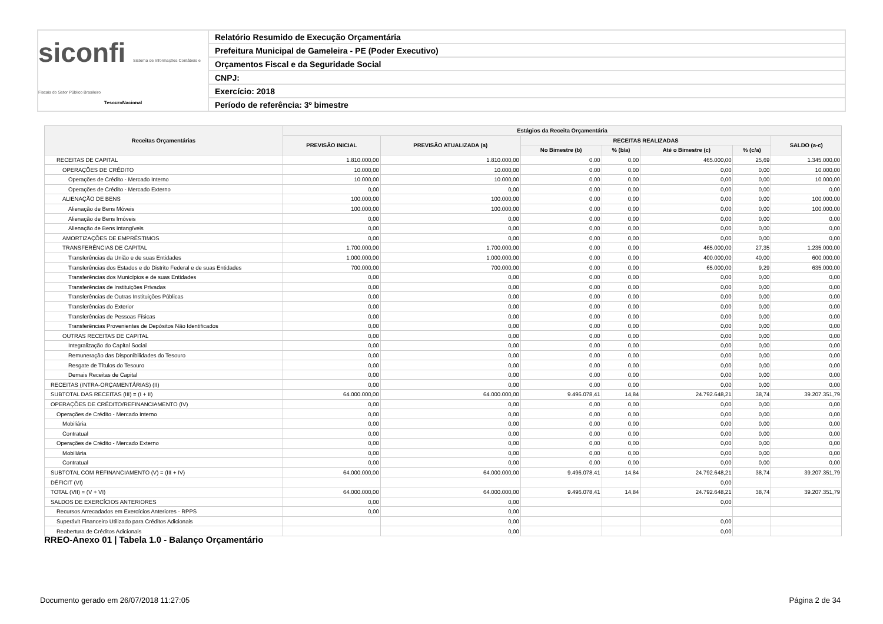siconfi Sistema de Informações Contábeis e Fiscais do Setor Público Brasileiro
TesouroNacional
Relatório Resumido de Execução Orçamentária
Prefeitura Municipal de Gameleira - PE (Poder Executivo)
Orçamentos Fiscal e da Seguridade Social
CNPJ:
Exercício: 2018
Período de referência: 3º bimestre
| Receitas Orçamentárias | Estágios da Receita Orçamentária | | | | | | |
| --- | --- | --- | --- | --- | --- | --- | --- |
| | PREVISÃO INICIAL | PREVISÃO ATUALIZADA (a) | RECEITAS REALIZADAS | | | | SALDO (a-c) |
| | | | No Bimestre (b) | % (b/a) | Até o Bimestre (c) | % (c/a) | |
| RECEITAS DE CAPITAL | 1.810.000,00 | 1.810.000,00 | 0,00 | 0,00 | 465.000,00 | 25,69 | 1.345.000,00 |
| OPERAÇÕES DE CRÉDITO | 10.000,00 | 10.000,00 | 0,00 | 0,00 | 0,00 | 0,00 | 10.000,00 |
| Operações de Crédito - Mercado Interno | 10.000,00 | 10.000,00 | 0,00 | 0,00 | 0,00 | 0,00 | 10.000,00 |
| Operações de Crédito - Mercado Externo | 0,00 | 0,00 | 0,00 | 0,00 | 0,00 | 0,00 | 0,00 |
| ALIENAÇÃO DE BENS | 100.000,00 | 100.000,00 | 0,00 | 0,00 | 0,00 | 0,00 | 100.000,00 |
| Alienação de Bens Móveis | 100.000,00 | 100.000,00 | 0,00 | 0,00 | 0,00 | 0,00 | 100.000,00 |
| Alienação de Bens Imóveis | 0,00 | 0,00 | 0,00 | 0,00 | 0,00 | 0,00 | 0,00 |
| Alienação de Bens Intangíveis | 0,00 | 0,00 | 0,00 | 0,00 | 0,00 | 0,00 | 0,00 |
| AMORTIZAÇÕES DE EMPRÉSTIMOS | 0,00 | 0,00 | 0,00 | 0,00 | 0,00 | 0,00 | 0,00 |
| TRANSFERÊNCIAS DE CAPITAL | 1.700.000,00 | 1.700.000,00 | 0,00 | 0,00 | 465.000,00 | 27,35 | 1.235.000,00 |
| Transferências da União e de suas Entidades | 1.000.000,00 | 1.000.000,00 | 0,00 | 0,00 | 400.000,00 | 40,00 | 600.000,00 |
| Transferências dos Estados e do Distrito Federal e de suas Entidades | 700.000,00 | 700.000,00 | 0,00 | 0,00 | 65.000,00 | 9,29 | 635.000,00 |
| Transferências dos Municípios e de suas Entidades | 0,00 | 0,00 | 0,00 | 0,00 | 0,00 | 0,00 | 0,00 |
| Transferências de Instituições Privadas | 0,00 | 0,00 | 0,00 | 0,00 | 0,00 | 0,00 | 0,00 |
| Transferências de Outras Instituições Públicas | 0,00 | 0,00 | 0,00 | 0,00 | 0,00 | 0,00 | 0,00 |
| Transferências do Exterior | 0,00 | 0,00 | 0,00 | 0,00 | 0,00 | 0,00 | 0,00 |
| Transferências de Pessoas Físicas | 0,00 | 0,00 | 0,00 | 0,00 | 0,00 | 0,00 | 0,00 |
| Transferências Provenientes de Depósitos Não Identificados | 0,00 | 0,00 | 0,00 | 0,00 | 0,00 | 0,00 | 0,00 |
| OUTRAS RECEITAS DE CAPITAL | 0,00 | 0,00 | 0,00 | 0,00 | 0,00 | 0,00 | 0,00 |
| Integralização do Capital Social | 0,00 | 0,00 | 0,00 | 0,00 | 0,00 | 0,00 | 0,00 |
| Remuneração das Disponibilidades do Tesouro | 0,00 | 0,00 | 0,00 | 0,00 | 0,00 | 0,00 | 0,00 |
| Resgate de Títulos do Tesouro | 0,00 | 0,00 | 0,00 | 0,00 | 0,00 | 0,00 | 0,00 |
| Demais Receitas de Capital | 0,00 | 0,00 | 0,00 | 0,00 | 0,00 | 0,00 | 0,00 |
| RECEITAS (INTRA-ORÇAMENTÁRIAS) (II) | 0,00 | 0,00 | 0,00 | 0,00 | 0,00 | 0,00 | 0,00 |
| SUBTOTAL DAS RECEITAS (III) = (I + II) | 64.000.000,00 | 64.000.000,00 | 9.496.078,41 | 14,84 | 24.792.648,21 | 38,74 | 39.207.351,79 |
| OPERAÇÕES DE CRÉDITO/REFINANCIAMENTO (IV) | 0,00 | 0,00 | 0,00 | 0,00 | 0,00 | 0,00 | 0,00 |
| Operações de Crédito - Mercado Interno | 0,00 | 0,00 | 0,00 | 0,00 | 0,00 | 0,00 | 0,00 |
| Mobiliária | 0,00 | 0,00 | 0,00 | 0,00 | 0,00 | 0,00 | 0,00 |
| Contratual | 0,00 | 0,00 | 0,00 | 0,00 | 0,00 | 0,00 | 0,00 |
| Operações de Crédito - Mercado Externo | 0,00 | 0,00 | 0,00 | 0,00 | 0,00 | 0,00 | 0,00 |
| Mobiliária | 0,00 | 0,00 | 0,00 | 0,00 | 0,00 | 0,00 | 0,00 |
| Contratual | 0,00 | 0,00 | 0,00 | 0,00 | 0,00 | 0,00 | 0,00 |
| SUBTOTAL COM REFINANCIAMENTO (V) = (III + IV) | 64.000.000,00 | 64.000.000,00 | 9.496.078,41 | 14,84 | 24.792.648,21 | 38,74 | 39.207.351,79 |
| DÉFICIT (VI) | | | | | 0,00 | | |
| TOTAL (VII) = (V + VI) | 64.000.000,00 | 64.000.000,00 | 9.496.078,41 | 14,84 | 24.792.648,21 | 38,74 | 39.207.351,79 |
| SALDOS DE EXERCÍCIOS ANTERIORES | 0,00 | 0,00 | | | 0,00 | | |
| Recursos Arrecadados em Exercícios Anteriores - RPPS | 0,00 | 0,00 | | | | | |
| Superávit Financeiro Utilizado para Créditos Adicionais | | 0,00 | | | 0,00 | | |
| Reabertura de Créditos Adicionais | | 0,00 | | | 0,00 | | |
RREO-Anexo 01 | Tabela 1.0 - Balanço Orçamentário
Documento gerado em 26/07/2018 11:27:05
Página 2 de 34